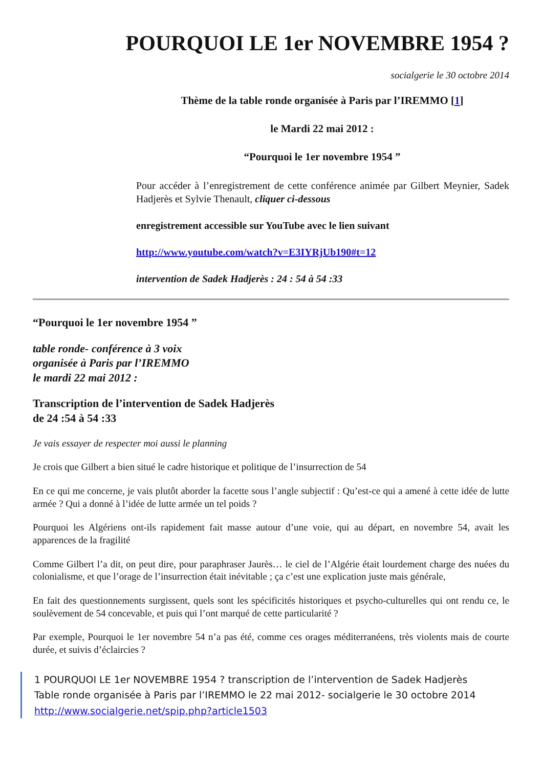POURQUOI LE 1er NOVEMBRE 1954 ?
socialgerie le 30 octobre 2014
Thème de la table ronde organisée à Paris par l’IREMMO [1]
le Mardi 22 mai 2012 :
“Pourquoi le 1er novembre 1954 ”
Pour accéder à l’enregistrement de cette conférence animée par Gilbert Meynier, Sadek Hadjerès et Sylvie Thenault, cliquer ci-dessous
enregistrement accessible sur YouTube avec le lien suivant
http://www.youtube.com/watch?v=E3IYRjUb190#t=12
intervention de Sadek Hadjerès : 24 : 54 à 54 :33
“Pourquoi le 1er novembre 1954 ”
table ronde- conférence à 3 voix
organisée à Paris par l’IREMMO
le mardi 22 mai 2012 :
Transcription de l’intervention de Sadek Hadjerès
de 24 :54 à 54 :33
Je vais essayer de respecter moi aussi le planning
Je crois que Gilbert a bien situé le cadre historique et politique de l’insurrection de 54
En ce qui me concerne, je vais plutôt aborder la facette sous l’angle subjectif : Qu’est-ce qui a amené à cette idée de lutte armée ? Qui a donné à l’idée de lutte armée un tel poids ?
Pourquoi les Algériens ont-ils rapidement fait masse autour d’une voie, qui au départ, en novembre 54, avait les apparences de la fragilité
Comme Gilbert l’a dit, on peut dire, pour paraphraser Jaurès… le ciel de l’Algérie était lourdement charge des nuées du colonialisme, et que l’orage de l’insurrection était inévitable ; ça c’est une explication juste mais générale,
En fait des questionnements surgissent, quels sont les spécificités historiques et psycho-culturelles qui ont rendu ce, le soulèvement de 54 concevable, et puis qui l’ont marqué de cette particularité ?
Par exemple, Pourquoi le 1er novembre 54 n’a pas été, comme ces orages méditerranéens, très violents mais de courte durée, et suivis d’éclaircies ?
1 POURQUOI LE 1er NOVEMBRE 1954 ? transcription de l’intervention de Sadek Hadjerès
Table ronde organisée à Paris par l’IREMMO le 22 mai 2012- socialgerie le 30 octobre 2014
http://www.socialgerie.net/spip.php?article1503